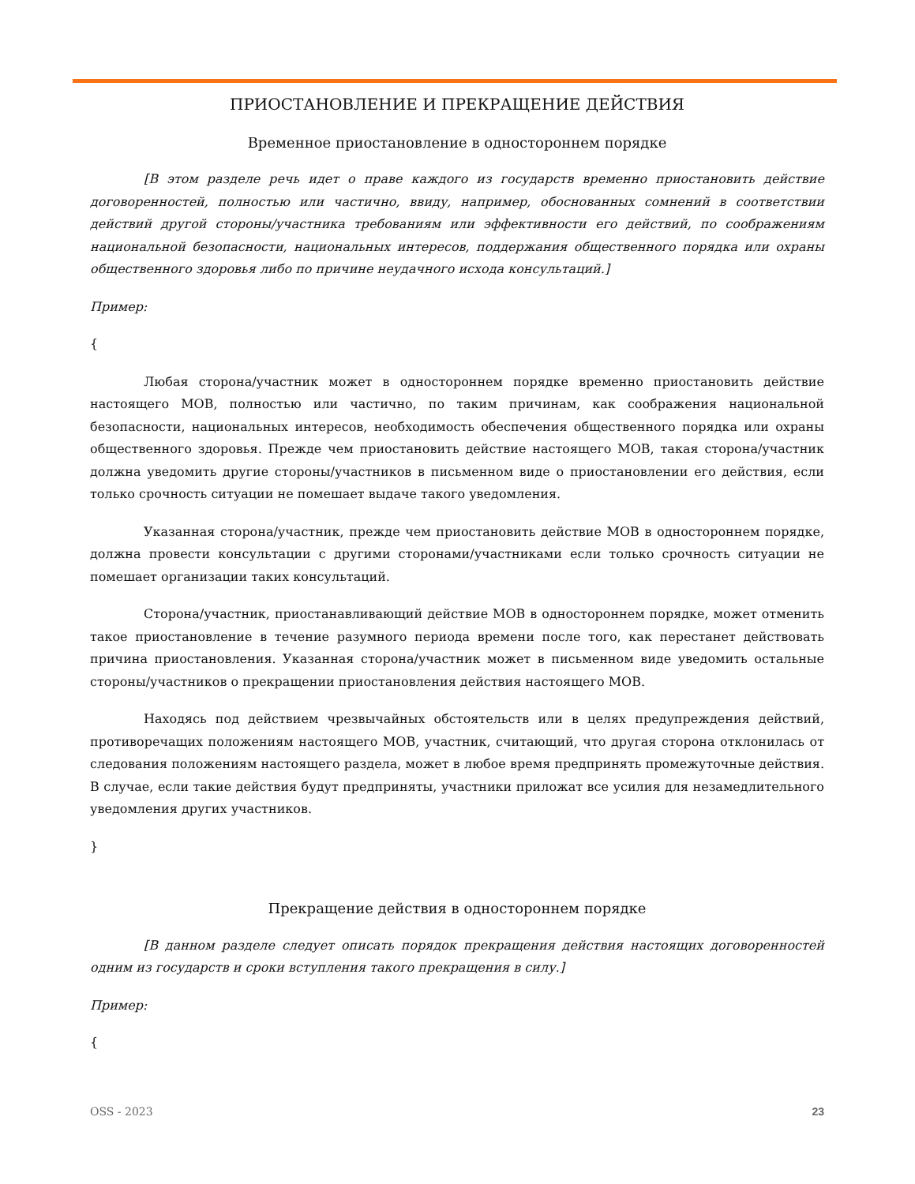ПРИОСТАНОВЛЕНИЕ И ПРЕКРАЩЕНИЕ ДЕЙСТВИЯ
Временное приостановление в одностороннем порядке
[В этом разделе речь идет о праве каждого из государств временно приостановить действие договоренностей, полностью или частично, ввиду, например, обоснованных сомнений в соответствии действий другой стороны/участника требованиям или эффективности его действий, по соображениям национальной безопасности, национальных интересов, поддержания общественного порядка или охраны общественного здоровья либо по причине неудачного исхода консультаций.]
Пример:
{
Любая сторона/участник может в одностороннем порядке временно приостановить действие настоящего МОВ, полностью или частично, по таким причинам, как соображения национальной безопасности, национальных интересов, необходимость обеспечения общественного порядка или охраны общественного здоровья. Прежде чем приостановить действие настоящего МОВ, такая сторона/участник должна уведомить другие стороны/участников в письменном виде о приостановлении его действия, если только срочность ситуации не помешает выдаче такого уведомления.
Указанная сторона/участник, прежде чем приостановить действие МОВ в одностороннем порядке, должна провести консультации с другими сторонами/участниками если только срочность ситуации не помешает организации таких консультаций.
Сторона/участник, приостанавливающий действие МОВ в одностороннем порядке, может отменить такое приостановление в течение разумного периода времени после того, как перестанет действовать причина приостановления. Указанная сторона/участник может в письменном виде уведомить остальные стороны/участников о прекращении приостановления действия настоящего МОВ.
Находясь под действием чрезвычайных обстоятельств или в целях предупреждения действий, противоречащих положениям настоящего МОВ, участник, считающий, что другая сторона отклонилась от следования положениям настоящего раздела, может в любое время предпринять промежуточные действия. В случае, если такие действия будут предприняты, участники приложат все усилия для незамедлительного уведомления других участников.
}
Прекращение действия в одностороннем порядке
[В данном разделе следует описать порядок прекращения действия настоящих договоренностей одним из государств и сроки вступления такого прекращения в силу.]
Пример:
{
OSS - 2023 23